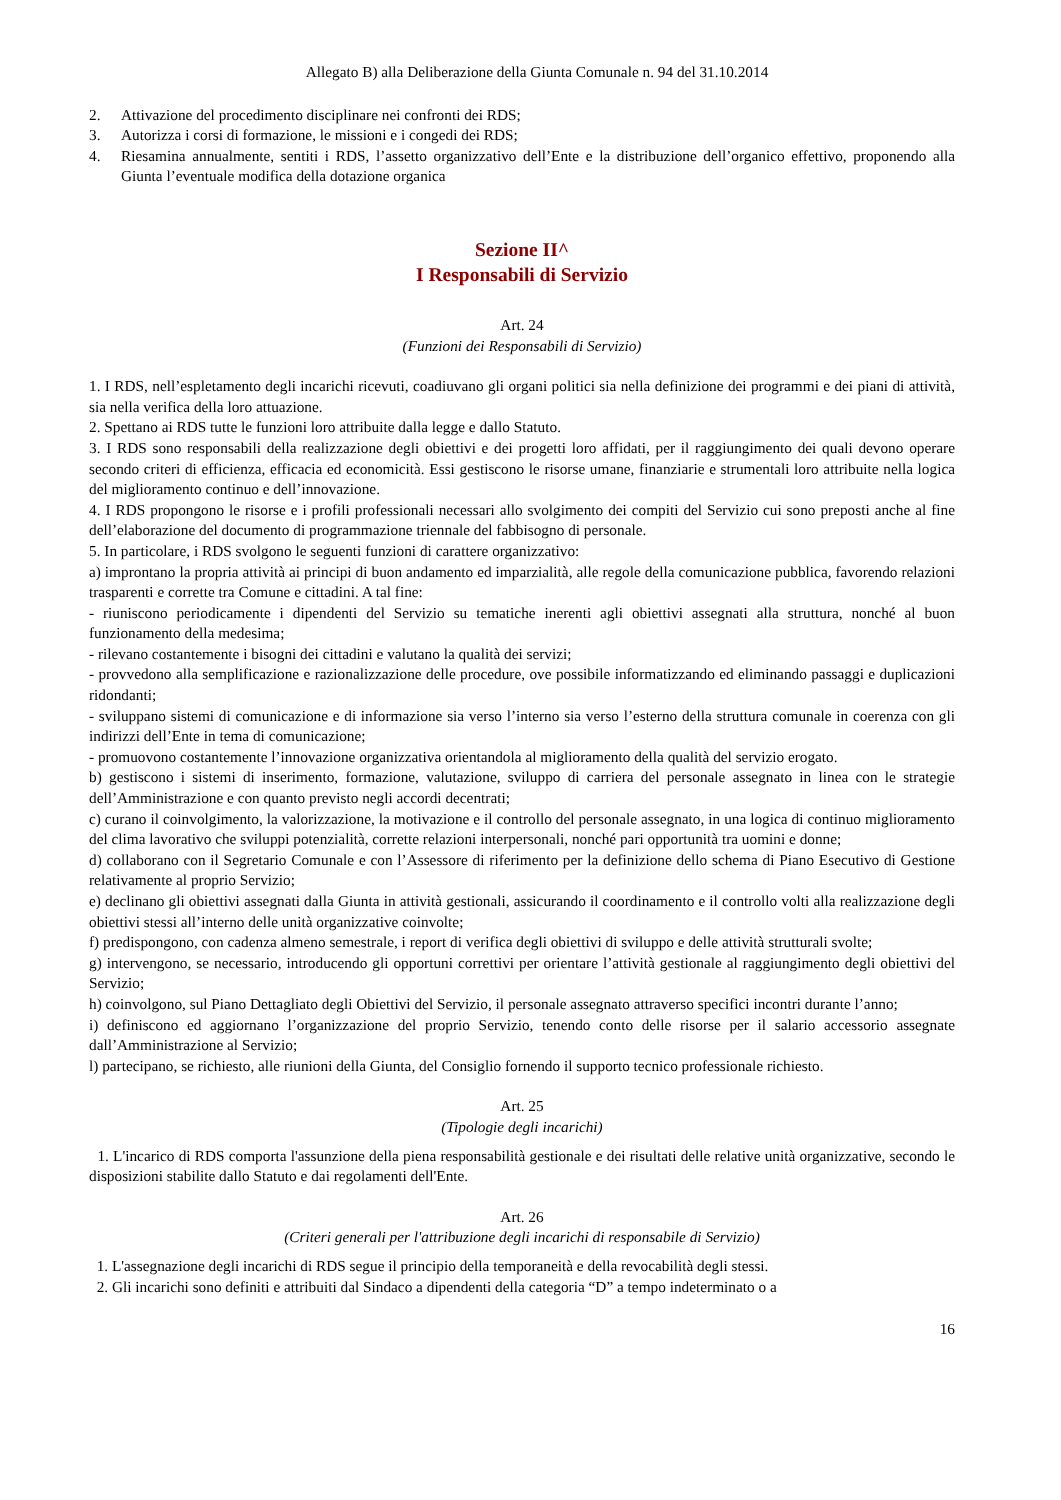Allegato B) alla Deliberazione della Giunta Comunale n. 94 del 31.10.2014
2. Attivazione del procedimento disciplinare nei confronti dei RDS;
3. Autorizza i corsi di formazione, le missioni e i congedi dei RDS;
4. Riesamina annualmente, sentiti i RDS, l’assetto organizzativo dell’Ente e la distribuzione dell’organico effettivo, proponendo alla Giunta l’eventuale modifica della dotazione organica
Sezione II^
I Responsabili di Servizio
Art. 24
(Funzioni dei Responsabili di Servizio)
1. I RDS, nell’espletamento degli incarichi ricevuti, coadiuvano gli organi politici sia nella definizione dei programmi e dei piani di attività, sia nella verifica della loro attuazione.
2. Spettano ai RDS tutte le funzioni loro attribuite dalla legge e dallo Statuto.
3. I RDS sono responsabili della realizzazione degli obiettivi e dei progetti loro affidati, per il raggiungimento dei quali devono operare secondo criteri di efficienza, efficacia ed economicità. Essi gestiscono le risorse umane, finanziarie e strumentali loro attribuite nella logica del miglioramento continuo e dell’innovazione.
4. I RDS propongono le risorse e i profili professionali necessari allo svolgimento dei compiti del Servizio cui sono preposti anche al fine dell’elaborazione del documento di programmazione triennale del fabbisogno di personale.
5. In particolare, i RDS svolgono le seguenti funzioni di carattere organizzativo:
a) improntano la propria attività ai principi di buon andamento ed imparzialità, alle regole della comunicazione pubblica, favorendo relazioni trasparenti e corrette tra Comune e cittadini. A tal fine:
- riuniscono periodicamente i dipendenti del Servizio su tematiche inerenti agli obiettivi assegnati alla struttura, nonché al buon funzionamento della medesima;
- rilevano costantemente i bisogni dei cittadini e valutano la qualità dei servizi;
- provvedono alla semplificazione e razionalizzazione delle procedure, ove possibile informatizzando ed eliminando passaggi e duplicazioni ridondanti;
- sviluppano sistemi di comunicazione e di informazione sia verso l’interno sia verso l’esterno della struttura comunale in coerenza con gli indirizzi dell’Ente in tema di comunicazione;
- promuovono costantemente l’innovazione organizzativa orientandola al miglioramento della qualità del servizio erogato.
b) gestiscono i sistemi di inserimento, formazione, valutazione, sviluppo di carriera del personale assegnato in linea con le strategie dell’Amministrazione e con quanto previsto negli accordi decentrati;
c) curano il coinvolgimento, la valorizzazione, la motivazione e il controllo del personale assegnato, in una logica di continuo miglioramento del clima lavorativo che sviluppi potenzialità, corrette relazioni interpersonali, nonché pari opportunità tra uomini e donne;
d) collaborano con il Segretario Comunale e con l’Assessore di riferimento per la definizione dello schema di Piano Esecutivo di Gestione relativamente al proprio Servizio;
e) declinano gli obiettivi assegnati dalla Giunta in attività gestionali, assicurando il coordinamento e il controllo volti alla realizzazione degli obiettivi stessi all’interno delle unità organizzative coinvolte;
f) predispongono, con cadenza almeno semestrale, i report di verifica degli obiettivi di sviluppo e delle attività strutturali svolte;
g) intervengono, se necessario, introducendo gli opportuni correttivi per orientare l’attività gestionale al raggiungimento degli obiettivi del Servizio;
h) coinvolgono, sul Piano Dettagliato degli Obiettivi del Servizio, il personale assegnato attraverso specifici incontri durante l’anno;
i) definiscono ed aggiornano l’organizzazione del proprio Servizio, tenendo conto delle risorse per il salario accessorio assegnate dall’Amministrazione al Servizio;
l) partecipano, se richiesto, alle riunioni della Giunta, del Consiglio fornendo il supporto tecnico professionale richiesto.
Art. 25
(Tipologie degli incarichi)
1. L'incarico di RDS comporta l'assunzione della piena responsabilità gestionale e dei risultati delle relative unità organizzative, secondo le disposizioni stabilite dallo Statuto e dai regolamenti dell'Ente.
Art. 26
(Criteri generali per l'attribuzione degli incarichi di responsabile di Servizio)
1. L'assegnazione degli incarichi di RDS segue il principio della temporaneità e della revocabilità degli stessi.
2. Gli incarichi sono definiti e attribuiti dal Sindaco a dipendenti della categoria “D” a tempo indeterminato o a
16